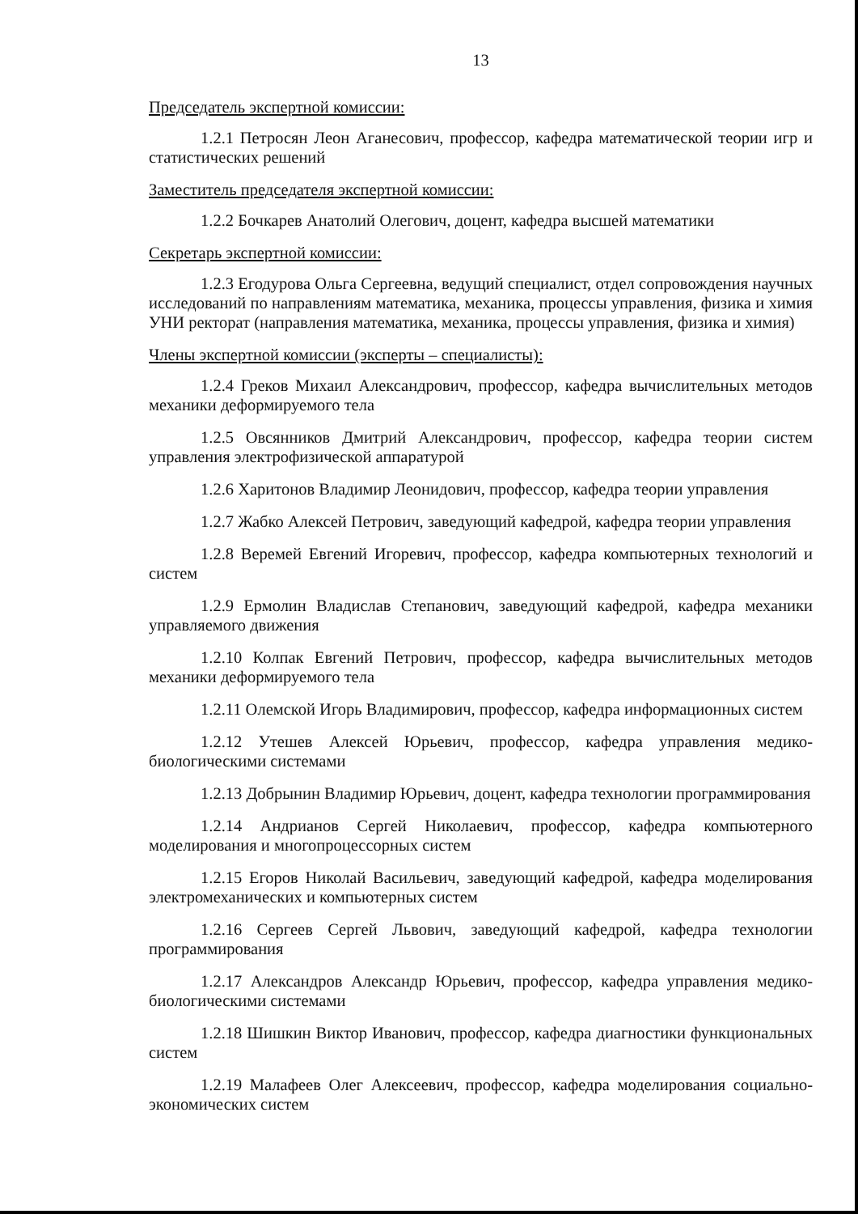13
Председатель экспертной комиссии:
1.2.1 Петросян Леон Аганесович, профессор, кафедра математической теории игр и статистических решений
Заместитель председателя экспертной комиссии:
1.2.2 Бочкарев Анатолий Олегович, доцент, кафедра высшей математики
Секретарь экспертной комиссии:
1.2.3 Егодурова Ольга Сергеевна, ведущий специалист, отдел сопровождения научных исследований по направлениям математика, механика, процессы управления, физика и химия УНИ ректорат (направления математика, механика, процессы управления, физика и химия)
Члены экспертной комиссии (эксперты – специалисты):
1.2.4 Греков Михаил Александрович, профессор, кафедра вычислительных методов механики деформируемого тела
1.2.5 Овсянников Дмитрий Александрович, профессор, кафедра теории систем управления электрофизической аппаратурой
1.2.6 Харитонов Владимир Леонидович, профессор, кафедра теории управления
1.2.7 Жабко Алексей Петрович, заведующий кафедрой, кафедра теории управления
1.2.8 Веремей Евгений Игоревич, профессор, кафедра компьютерных технологий и систем
1.2.9 Ермолин Владислав Степанович, заведующий кафедрой, кафедра механики управляемого движения
1.2.10 Колпак Евгений Петрович, профессор, кафедра вычислительных методов механики деформируемого тела
1.2.11 Олемской Игорь Владимирович, профессор, кафедра информационных систем
1.2.12 Утешев Алексей Юрьевич, профессор, кафедра управления медико-биологическими системами
1.2.13 Добрынин Владимир Юрьевич, доцент, кафедра технологии программирования
1.2.14 Андрианов Сергей Николаевич, профессор, кафедра компьютерного моделирования и многопроцессорных систем
1.2.15 Егоров Николай Васильевич, заведующий кафедрой, кафедра моделирования электромеханических и компьютерных систем
1.2.16 Сергеев Сергей Львович, заведующий кафедрой, кафедра технологии программирования
1.2.17 Александров Александр Юрьевич, профессор, кафедра управления медико-биологическими системами
1.2.18 Шишкин Виктор Иванович, профессор, кафедра диагностики функциональных систем
1.2.19 Малафеев Олег Алексеевич, профессор, кафедра моделирования социально-экономических систем